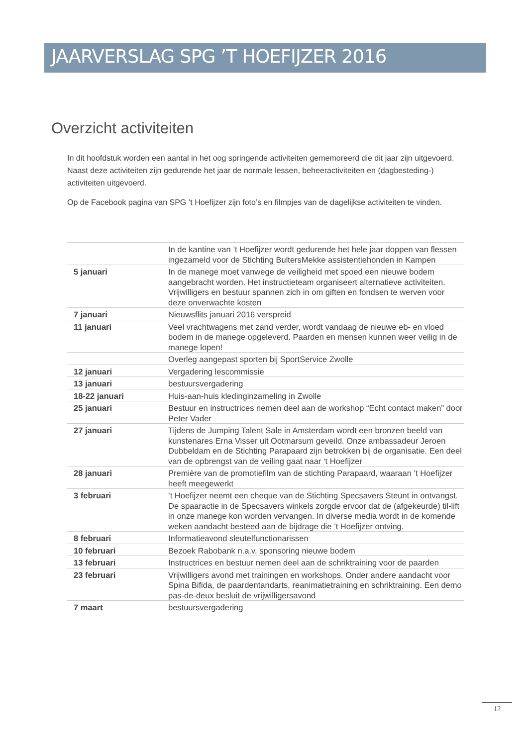JAARVERSLAG SPG ’T HOEFIJZER 2016
Overzicht activiteiten
In dit hoofdstuk worden een aantal in het oog springende activiteiten gememoreerd die dit jaar zijn uitgevoerd. Naast deze activiteiten zijn gedurende het jaar de normale lessen, beheeractiviteiten en (dagbesteding-) activiteiten uitgevoerd.
Op de Facebook pagina van SPG ’t Hoefijzer zijn foto’s en filmpjes van de dagelijkse activiteiten te vinden.
| | In de kantine van ’t Hoefijzer wordt gedurende het hele jaar doppen van flessen ingezameld voor de Stichting BultersMekke assistentiehonden in Kampen |
| 5 januari | In de manege moet vanwege de veiligheid met spoed een nieuwe bodem aangebracht worden. Het instructieteam organiseert alternatieve activiteiten. Vrijwilligers en bestuur spannen zich in om giften en fondsen te werven voor deze onverwachte kosten |
| 7 januari | Nieuwsflits januari 2016 verspreid |
| 11 januari | Veel vrachtwagens met zand verder, wordt vandaag de nieuwe eb- en vloed bodem in de manege opgeleverd. Paarden en mensen kunnen weer veilig in de manege lopen! |
| | Overleg aangepast sporten bij SportService Zwolle |
| 12 januari | Vergadering lescommissie |
| 13 januari | bestuursvergadering |
| 18-22 januari | Huis-aan-huis kledinginzameling in Zwolle |
| 25 januari | Bestuur en instructrices nemen deel aan de workshop “Echt contact maken” door Peter Vader |
| 27 januari | Tijdens de Jumping Talent Sale in Amsterdam wordt een bronzen beeld van kunstenares Erna Visser uit Ootmarsum geveild. Onze ambassadeur Jeroen Dubbeldam en de Stichting Parapaard zijn betrokken bij de organisatie. Een deel van de opbrengst van de veiling gaat naar ‘t Hoefijzer |
| 28 januari | Première van de promotiefilm van de stichting Parapaard, waaraan ’t Hoefijzer heeft meegewerkt |
| 3 februari | ’t Hoefijzer neemt een cheque van de Stichting Specsavers Steunt in ontvangst. De spaaractie in de Specsavers winkels zorgde ervoor dat de (afgekeurde) til-lift in onze manege kon worden vervangen. In diverse media wordt in de komende weken aandacht besteed aan de bijdrage die ’t Hoefijzer ontving. |
| 8 februari | Informatieavond sleutelfunctionarissen |
| 10 februari | Bezoek Rabobank n.a.v. sponsoring nieuwe bodem |
| 13 februari | Instructrices en bestuur nemen deel aan de schriktraining voor de paarden |
| 23 februari | Vrijwilligers avond met trainingen en workshops. Onder andere aandacht voor Spina Bifida, de paardentandarts, reanimatietraining en schriktraining. Een demo pas-de-deux besluit de vrijwilligersavond |
| 7 maart | bestuursvergadering |
12